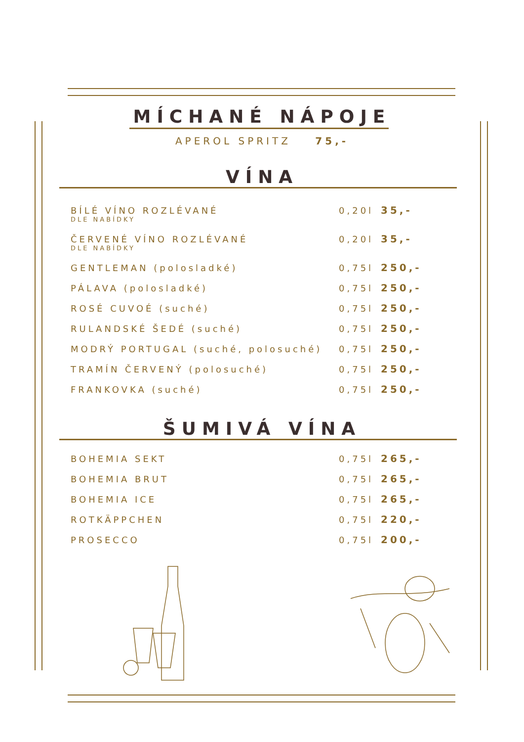MÍCHANÉ NÁPOJE
APEROL SPRITZ 75,-
VÍNA
BÍLÉ VÍNO ROZLÉVANÉ
DLE NABÍDKY
0,20l 35,-
ČERVENÉ VÍNO ROZLÉVANÉ
DLE NABÍDKY
0,20l 35,-
GENTLEMAN (polosladké) 0,75l 250,-
PÁLAVA (polosladké) 0,75l 250,-
ROSÉ CUVOÉ (suché) 0,75l 250,-
RULANDSKÉ ŠEDÉ (suché) 0,75l 250,-
MODRÝ PORTUGAL (suché, polosuché) 0,75l 250,-
TRAMÍN ČERVENÝ (polosuché) 0,75l 250,-
FRANKOVKA (suché) 0,75l 250,-
ŠUMIVÁ VÍNA
BOHEMIA SEKT 0,75l 265,-
BOHEMIA BRUT 0,75l 265,-
BOHEMIA ICE 0,75l 265,-
ROTKÄPPCHEN 0,75l 220,-
PROSECCO 0,75l 200,-